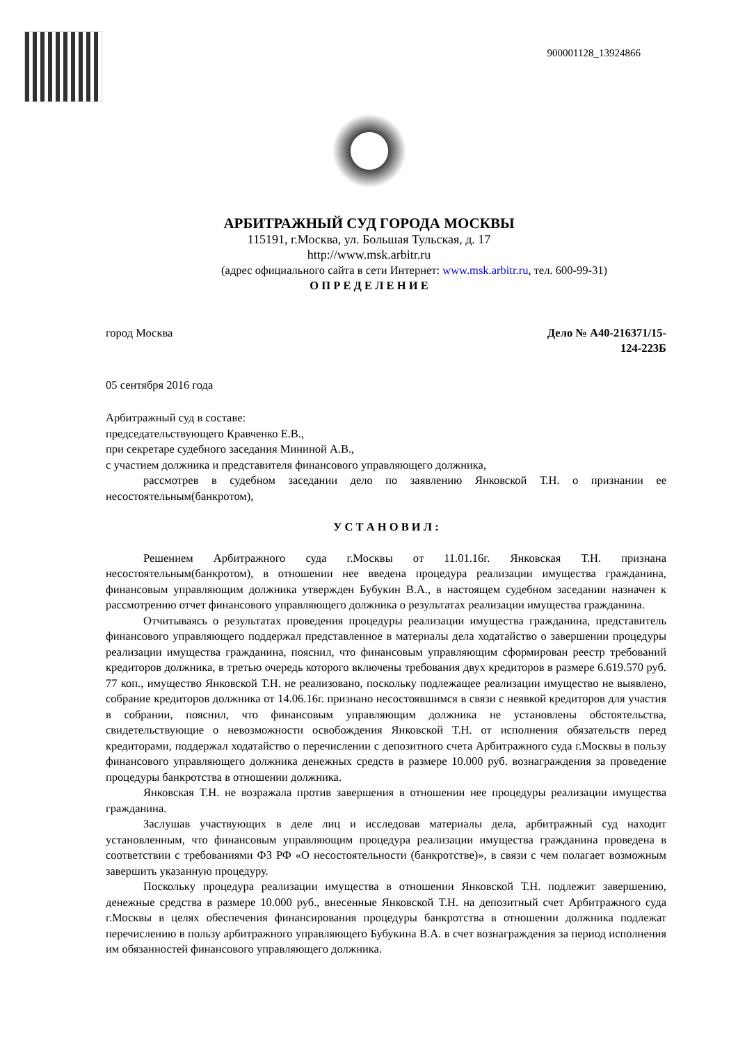900001128_13924866
АРБИТРАЖНЫЙ СУД ГОРОДА МОСКВЫ
115191, г.Москва, ул. Большая Тульская, д. 17
http://www.msk.arbitr.ru
(адрес официального сайта в сети Интернет: www.msk.arbitr.ru, тел. 600-99-31)
О П Р Е Д Е Л Е Н И Е
город Москва Дело № А40-216371/15-
124-223Б
05 сентября 2016 года
Арбитражный суд в составе:
председательствующего Кравченко Е.В.,
при секретаре судебного заседания Мининой А.В.,
с участием должника и представителя финансового управляющего должника,
рассмотрев в судебном заседании дело по заявлению Янковской Т.Н. о признании ее несостоятельным(банкротом),
У С Т А Н О В И Л :
Решением Арбитражного суда г.Москвы от 11.01.16г. Янковская Т.Н. признана несостоятельным(банкротом), в отношении нее введена процедура реализации имущества гражданина, финансовым управляющим должника утвержден Бубукин В.А., в настоящем судебном заседании назначен к рассмотрению отчет финансового управляющего должника о результатах реализации имущества гражданина.
Отчитываясь о результатах проведения процедуры реализации имущества гражданина, представитель финансового управляющего поддержал представленное в материалы дела ходатайство о завершении процедуры реализации имущества гражданина, пояснил, что финансовым управляющим сформирован реестр требований кредиторов должника, в третью очередь которого включены требования двух кредиторов в размере 6.619.570 руб. 77 коп., имущество Янковской Т.Н. не реализовано, поскольку подлежащее реализации имущество не выявлено, собрание кредиторов должника от 14.06.16г. признано несостоявшимся в связи с неявкой кредиторов для участия в собрании, пояснил, что финансовым управляющим должника не установлены обстоятельства, свидетельствующие о невозможности освобождения Янковской Т.Н. от исполнения обязательств перед кредиторами, поддержал ходатайство о перечислении с депозитного счета Арбитражного суда г.Москвы в пользу финансового управляющего должника денежных средств в размере 10.000 руб. вознаграждения за проведение процедуры банкротства в отношении должника.
Янковская Т.Н. не возражала против завершения в отношении нее процедуры реализации имущества гражданина.
Заслушав участвующих в деле лиц и исследовав материалы дела, арбитражный суд находит установленным, что финансовым управляющим процедура реализации имущества гражданина проведена в соответствии с требованиями ФЗ РФ «О несостоятельности (банкротстве)», в связи с чем полагает возможным завершить указанную процедуру.
Поскольку процедура реализации имущества в отношении Янковской Т.Н. подлежит завершению, денежные средства в размере 10.000 руб., внесенные Янковской Т.Н. на депозитный счет Арбитражного суда г.Москвы в целях обеспечения финансирования процедуры банкротства в отношении должника подлежат перечислению в пользу арбитражного управляющего Бубукина В.А. в счет вознаграждения за период исполнения им обязанностей финансового управляющего должника.